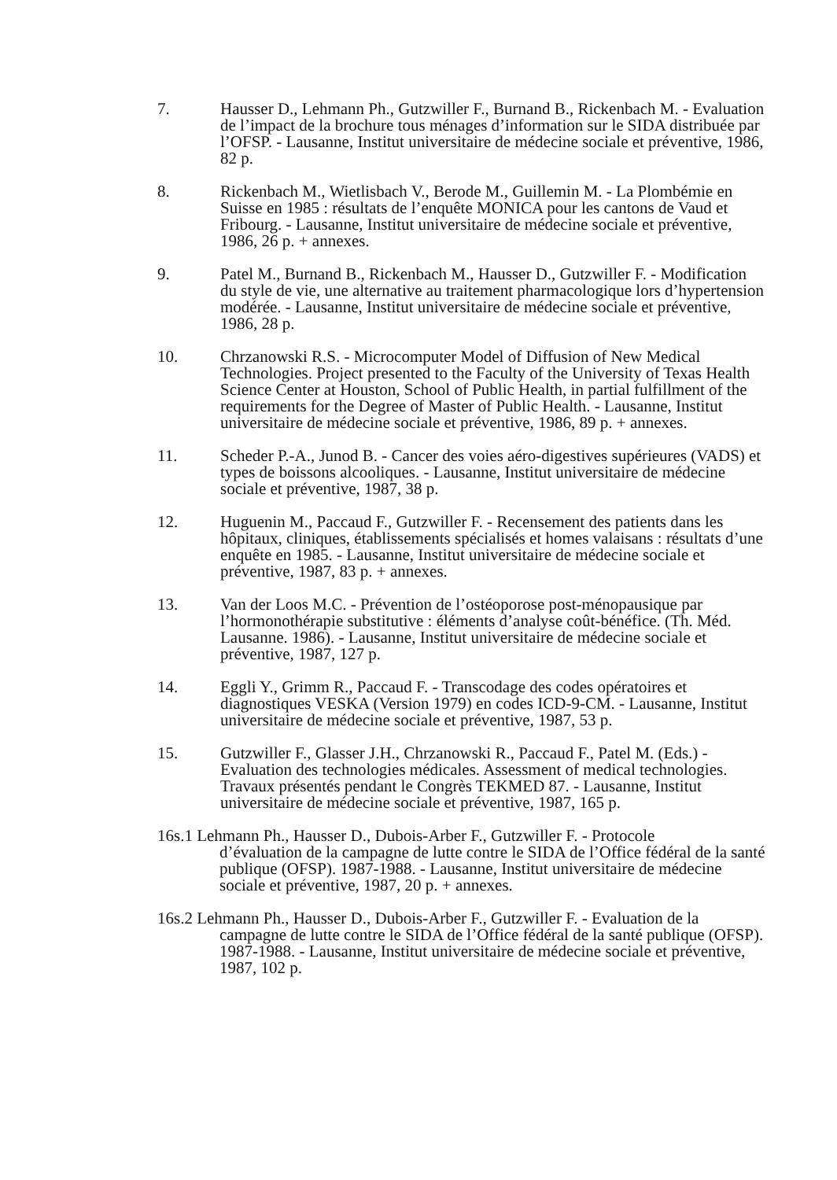7. Hausser D., Lehmann Ph., Gutzwiller F., Burnand B., Rickenbach M. - Evaluation de l’impact de la brochure tous ménages d’information sur le SIDA distribuée par l’OFSP. - Lausanne, Institut universitaire de médecine sociale et préventive, 1986, 82 p.
8. Rickenbach M., Wietlisbach V., Berode M., Guillemin M. - La Plombémie en Suisse en 1985 : résultats de l’enquête MONICA pour les cantons de Vaud et Fribourg. - Lausanne, Institut universitaire de médecine sociale et préventive, 1986, 26 p. + annexes.
9. Patel M., Burnand B., Rickenbach M., Hausser D., Gutzwiller F. - Modification du style de vie, une alternative au traitement pharmacologique lors d’hypertension modérée. - Lausanne, Institut universitaire de médecine sociale et préventive, 1986, 28 p.
10. Chrzanowski R.S. - Microcomputer Model of Diffusion of New Medical Technologies. Project presented to the Faculty of the University of Texas Health Science Center at Houston, School of Public Health, in partial fulfillment of the requirements for the Degree of Master of Public Health. - Lausanne, Institut universitaire de médecine sociale et préventive, 1986, 89 p. + annexes.
11. Scheder P.-A., Junod B. - Cancer des voies aéro-digestives supérieures (VADS) et types de boissons alcooliques. - Lausanne, Institut universitaire de médecine sociale et préventive, 1987, 38 p.
12. Huguenin M., Paccaud F., Gutzwiller F. - Recensement des patients dans les hôpitaux, cliniques, établissements spécialisés et homes valaisans : résultats d’une enquête en 1985. - Lausanne, Institut universitaire de médecine sociale et préventive, 1987, 83 p. + annexes.
13. Van der Loos M.C. - Prévention de l’ostéoporose post-ménopausique par l’hormonothérapie substitutive : éléments d’analyse coût-bénéfice. (Th. Méd. Lausanne. 1986). - Lausanne, Institut universitaire de médecine sociale et préventive, 1987, 127 p.
14. Eggli Y., Grimm R., Paccaud F. - Transcodage des codes opératoires et diagnostiques VESKA (Version 1979) en codes ICD-9-CM. - Lausanne, Institut universitaire de médecine sociale et préventive, 1987, 53 p.
15. Gutzwiller F., Glasser J.H., Chrzanowski R., Paccaud F., Patel M. (Eds.) - Evaluation des technologies médicales. Assessment of medical technologies. Travaux présentés pendant le Congrès TEKMED 87. - Lausanne, Institut universitaire de médecine sociale et préventive, 1987, 165 p.
16s.1 Lehmann Ph., Hausser D., Dubois-Arber F., Gutzwiller F. - Protocole
d’évaluation de la campagne de lutte contre le SIDA de l’Office fédéral de la santé publique (OFSP). 1987-1988. - Lausanne, Institut universitaire de médecine sociale et préventive, 1987, 20 p. + annexes.
16s.2 Lehmann Ph., Hausser D., Dubois-Arber F., Gutzwiller F. - Evaluation de la
campagne de lutte contre le SIDA de l’Office fédéral de la santé publique (OFSP). 1987-1988. - Lausanne, Institut universitaire de médecine sociale et préventive, 1987, 102 p.